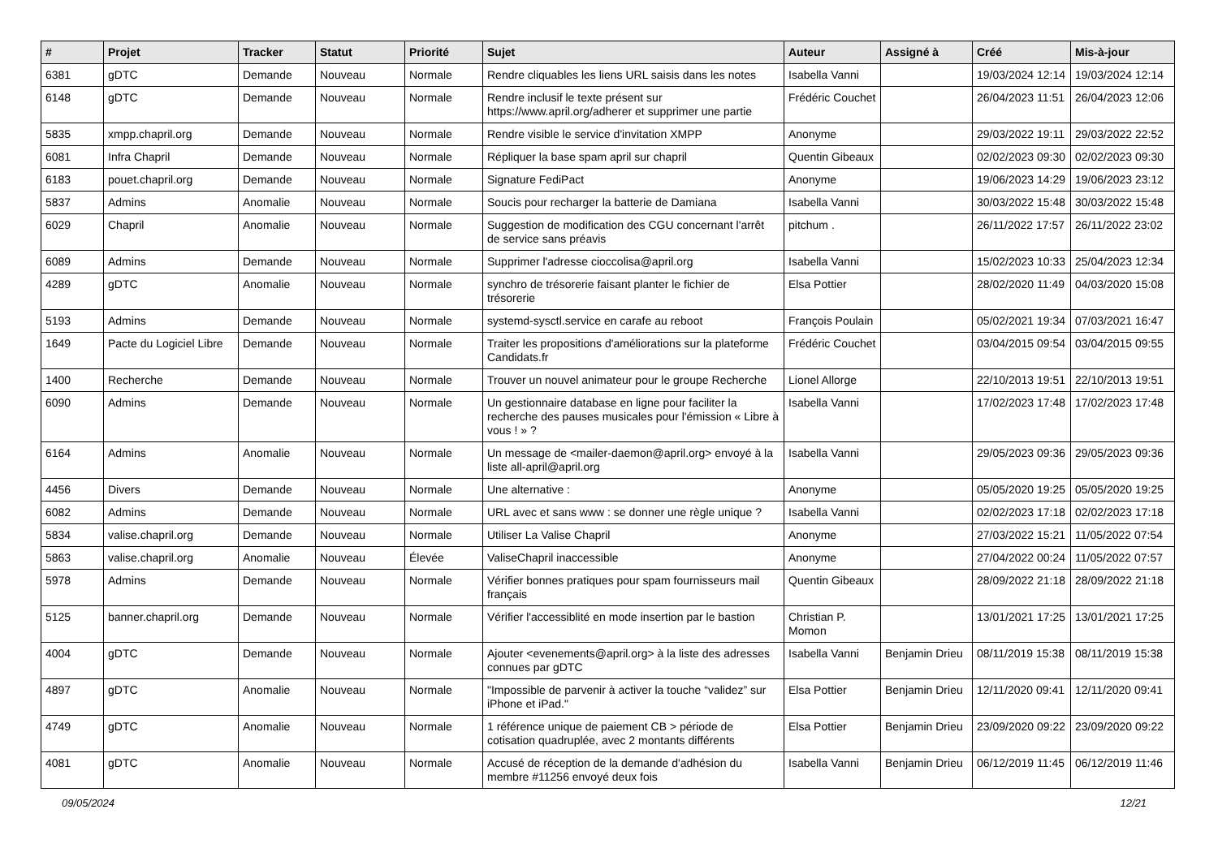| # | Projet | Tracker | Statut | Priorité | Sujet | Auteur | Assigné à | Créé | Mis-à-jour |
| --- | --- | --- | --- | --- | --- | --- | --- | --- | --- |
| 6381 | gDTC | Demande | Nouveau | Normale | Rendre cliquables les liens URL saisis dans les notes | Isabella Vanni | | 19/03/2024 12:14 | 19/03/2024 12:14 |
| 6148 | gDTC | Demande | Nouveau | Normale | Rendre inclusif le texte présent sur https://www.april.org/adherer et supprimer une partie | Frédéric Couchet | | 26/04/2023 11:51 | 26/04/2023 12:06 |
| 5835 | xmpp.chapril.org | Demande | Nouveau | Normale | Rendre visible le service d'invitation XMPP | Anonyme | | 29/03/2022 19:11 | 29/03/2022 22:52 |
| 6081 | Infra Chapril | Demande | Nouveau | Normale | Répliquer la base spam april sur chapril | Quentin Gibeaux | | 02/02/2023 09:30 | 02/02/2023 09:30 |
| 6183 | pouet.chapril.org | Demande | Nouveau | Normale | Signature FediPact | Anonyme | | 19/06/2023 14:29 | 19/06/2023 23:12 |
| 5837 | Admins | Anomalie | Nouveau | Normale | Soucis pour recharger la batterie de Damiana | Isabella Vanni | | 30/03/2022 15:48 | 30/03/2022 15:48 |
| 6029 | Chapril | Anomalie | Nouveau | Normale | Suggestion de modification des CGU concernant l'arrêt de service sans préavis | pitchum . | | 26/11/2022 17:57 | 26/11/2022 23:02 |
| 6089 | Admins | Demande | Nouveau | Normale | Supprimer l'adresse cioccolisa@april.org | Isabella Vanni | | 15/02/2023 10:33 | 25/04/2023 12:34 |
| 4289 | gDTC | Anomalie | Nouveau | Normale | synchro de trésorerie faisant planter le fichier de trésorerie | Elsa Pottier | | 28/02/2020 11:49 | 04/03/2020 15:08 |
| 5193 | Admins | Demande | Nouveau | Normale | systemd-sysctl.service en carafe au reboot | François Poulain | | 05/02/2021 19:34 | 07/03/2021 16:47 |
| 1649 | Pacte du Logiciel Libre | Demande | Nouveau | Normale | Traiter les propositions d'améliorations sur la plateforme Candidats.fr | Frédéric Couchet | | 03/04/2015 09:54 | 03/04/2015 09:55 |
| 1400 | Recherche | Demande | Nouveau | Normale | Trouver un nouvel animateur pour le groupe Recherche | Lionel Allorge | | 22/10/2013 19:51 | 22/10/2013 19:51 |
| 6090 | Admins | Demande | Nouveau | Normale | Un gestionnaire database en ligne pour faciliter la recherche des pauses musicales pour l'émission « Libre à vous ! » ? | Isabella Vanni | | 17/02/2023 17:48 | 17/02/2023 17:48 |
| 6164 | Admins | Anomalie | Nouveau | Normale | Un message de <mailer-daemon@april.org> envoyé à la liste all-april@april.org | Isabella Vanni | | 29/05/2023 09:36 | 29/05/2023 09:36 |
| 4456 | Divers | Demande | Nouveau | Normale | Une alternative : | Anonyme | | 05/05/2020 19:25 | 05/05/2020 19:25 |
| 6082 | Admins | Demande | Nouveau | Normale | URL avec et sans www : se donner une règle unique ? | Isabella Vanni | | 02/02/2023 17:18 | 02/02/2023 17:18 |
| 5834 | valise.chapril.org | Demande | Nouveau | Normale | Utiliser La Valise Chapril | Anonyme | | 27/03/2022 15:21 | 11/05/2022 07:54 |
| 5863 | valise.chapril.org | Anomalie | Nouveau | Élevée | ValiseChapril inaccessible | Anonyme | | 27/04/2022 00:24 | 11/05/2022 07:57 |
| 5978 | Admins | Demande | Nouveau | Normale | Vérifier bonnes pratiques pour spam fournisseurs mail français | Quentin Gibeaux | | 28/09/2022 21:18 | 28/09/2022 21:18 |
| 5125 | banner.chapril.org | Demande | Nouveau | Normale | Vérifier l'accessiblité en mode insertion par le bastion | Christian P. Momon | | 13/01/2021 17:25 | 13/01/2021 17:25 |
| 4004 | gDTC | Demande | Nouveau | Normale | Ajouter <evenements@april.org> à la liste des adresses connues par gDTC | Isabella Vanni | Benjamin Drieu | 08/11/2019 15:38 | 08/11/2019 15:38 |
| 4897 | gDTC | Anomalie | Nouveau | Normale | "Impossible de parvenir à activer la touche “validez” sur iPhone et iPad." | Elsa Pottier | Benjamin Drieu | 12/11/2020 09:41 | 12/11/2020 09:41 |
| 4749 | gDTC | Anomalie | Nouveau | Normale | 1 référence unique de paiement CB > période de cotisation quadruplée, avec 2 montants différents | Elsa Pottier | Benjamin Drieu | 23/09/2020 09:22 | 23/09/2020 09:22 |
| 4081 | gDTC | Anomalie | Nouveau | Normale | Accusé de réception de la demande d'adhésion du membre #11256 envoyé deux fois | Isabella Vanni | Benjamin Drieu | 06/12/2019 11:45 | 06/12/2019 11:46 |
09/05/2024 12/21